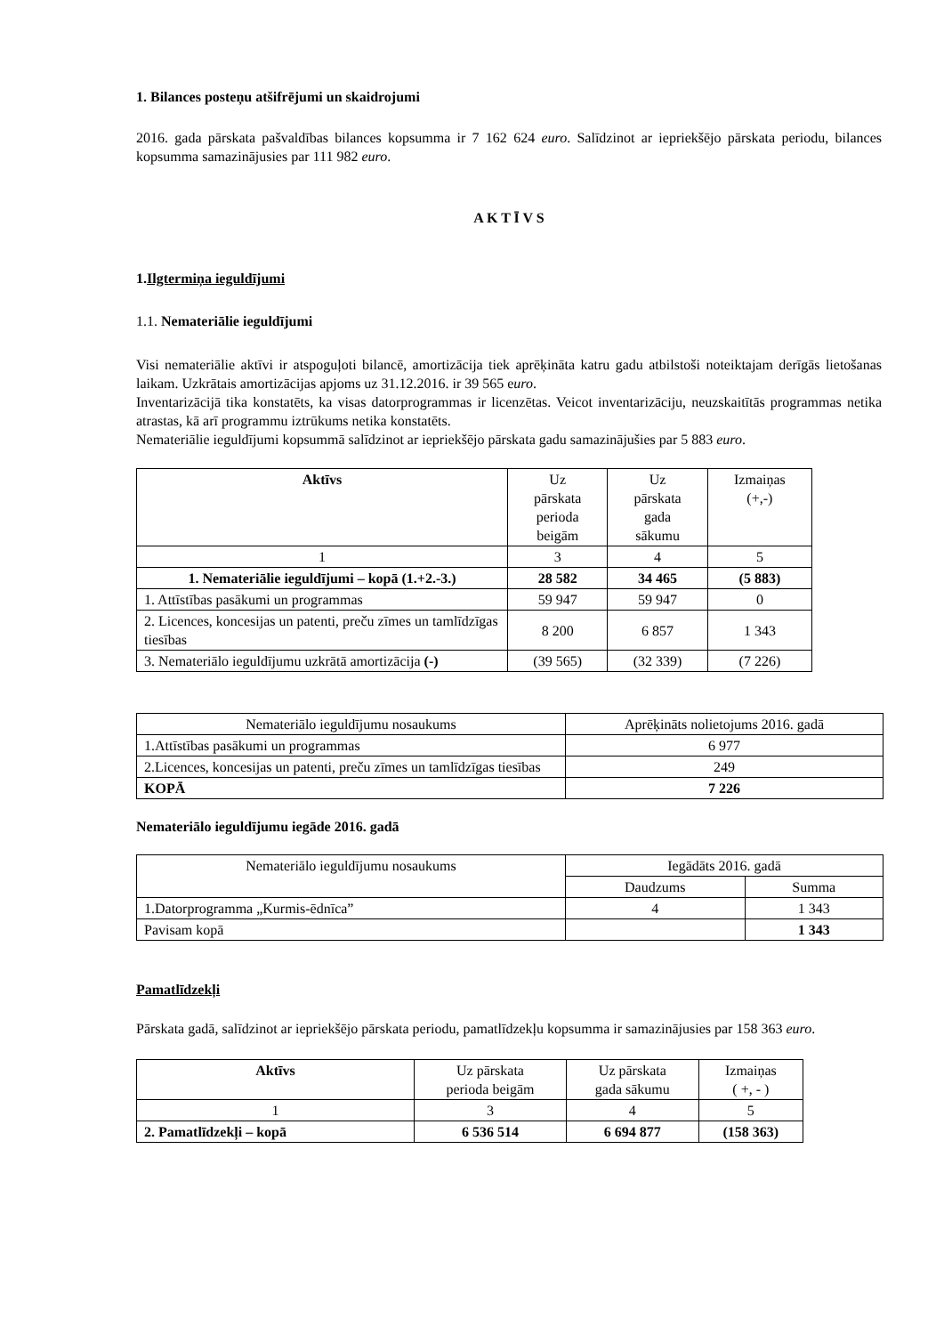1. Bilances posteņu atšifrējumi un skaidrojumi
2016. gada pārskata pašvaldības bilances kopsumma ir 7 162 624 euro. Salīdzinot ar iepriekšējo pārskata periodu, bilances kopsumma samazinājusies par 111 982 euro.
A K T Ī V S
1.Ilgtermiņa ieguldījumi
1.1. Nemateriālie ieguldījumi
Visi nemateriālie aktīvi ir atspoguļoti bilancē, amortizācija tiek aprēķināta katru gadu atbilstoši noteiktajam derīgās lietošanas laikam. Uzkrātais amortizācijas apjoms uz 31.12.2016. ir 39 565 euro.
Inventarizācijā tika konstatēts, ka visas datorprogrammas ir licenzētas. Veicot inventarizāciju, neuzskaitītās programmas netika atrastas, kā arī programmu iztrūkums netika konstatēts.
Nemateriālie ieguldījumi kopsummā salīdzinot ar iepriekšējo pārskata gadu samazinājušies par 5 883 euro.
| Aktīvs | Uz pārskata perioda beigām | Uz pārskata gada sākumu | Izmaiņas (+,-) |
| 1 | 3 | 4 | 5 |
| 1. Nemateriālie ieguldījumi – kopā (1.+2.-3.) | 28 582 | 34 465 | (5 883) |
| 1. Attīstības pasākumi un programmas | 59 947 | 59 947 | 0 |
| 2. Licences, koncesijas un patenti, preču zīmes un tamlīdzīgas tiesības | 8 200 | 6 857 | 1 343 |
| 3. Nemateriālo ieguldījumu uzkrātā amortizācija (-) | (39 565) | (32 339) | (7 226) |
| Nemateriālo ieguldījumu nosaukums | Aprēķināts nolietojums 2016. gadā |
| 1.Attīstības pasākumi un programmas | 6 977 |
| 2.Licences, koncesijas un patenti, preču zīmes un tamlīdzīgas tiesības | 249 |
| KOPĀ | 7 226 |
Nemateriālo ieguldījumu iegāde 2016. gadā
| Nemateriālo ieguldījumu nosaukums | Iegādāts 2016. gadā | |
| | Daudzums | Summa |
| 1.Datorprogramma „Kurmis-ēdnīca” | 4 | 1 343 |
| Pavisam kopā | | 1 343 |
Pamatlīdzekļi
Pārskata gadā, salīdzinot ar iepriekšējo pārskata periodu, pamatlīdzekļu kopsumma ir samazinājusies par 158 363 euro.
| Aktīvs | Uz pārskata perioda beigām | Uz pārskata gada sākumu | Izmaiņas ( +, - ) |
| 1 | 3 | 4 | 5 |
| 2. Pamatlīdzekļi – kopā | 6 536 514 | 6 694 877 | (158 363) |